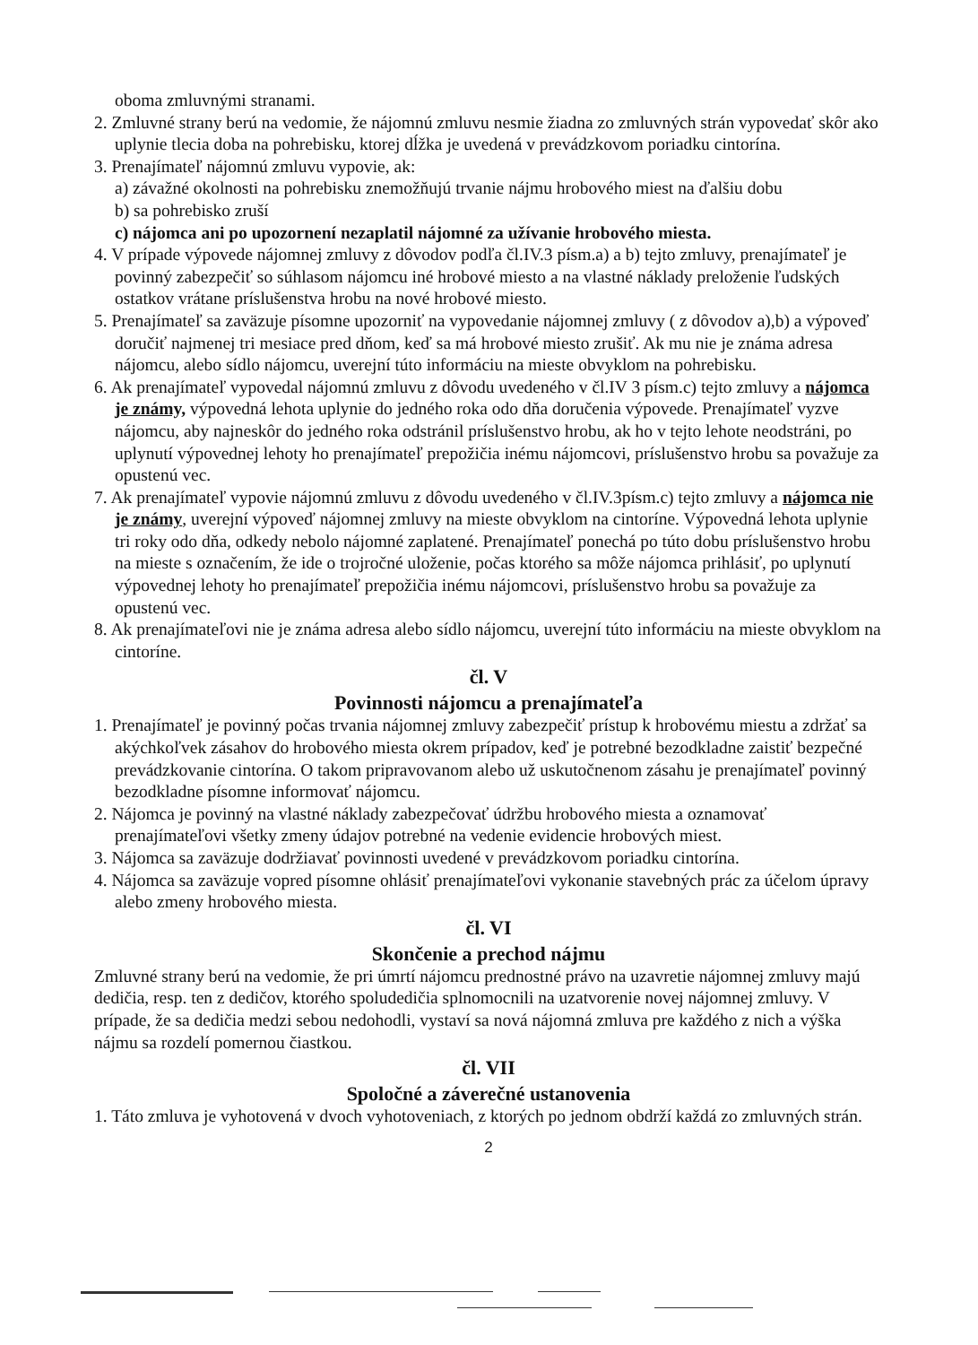oboma zmluvnými stranami.
2. Zmluvné strany berú na vedomie, že nájomnú zmluvu nesmie žiadna zo zmluvných strán vypovedať skôr ako uplynie tlecia doba na pohrebisku, ktorej dĺžka je uvedená v prevádzkovom poriadku cintorína.
3. Prenajímateľ nájomnú zmluvu vypovie, ak:
a) závažné okolnosti na pohrebisku znemožňujú trvanie nájmu hrobového miest na ďalšiu dobu
b) sa pohrebisko zruší
c) nájomca ani po upozornení nezaplatil nájomné za užívanie hrobového miesta.
4. V prípade výpovede nájomnej zmluvy z dôvodov podľa čl.IV.3 písm.a) a b) tejto zmluvy, prenajímateľ je povinný zabezpečiť so súhlasom nájomcu iné hrobové miesto a na vlastné náklady preloženie ľudských ostatkov vrátane príslušenstva hrobu na nové hrobové miesto.
5. Prenajímateľ sa zaväzuje písomne upozorniť na vypovedanie nájomnej zmluvy ( z dôvodov a),b) a výpoveď doručiť najmenej tri mesiace pred dňom, keď sa má hrobové miesto zrušiť. Ak mu nie je známa adresa nájomcu, alebo sídlo nájomcu, uverejní túto informáciu na mieste obvyklom na pohrebisku.
6. Ak prenajímateľ vypovedal nájomnú zmluvu z dôvodu uvedeného v čl.IV 3 písm.c) tejto zmluvy a nájomca je známy, výpovedná lehota uplynie do jedného roka odo dňa doručenia výpovede. Prenajímateľ vyzve nájomcu, aby najneskôr do jedného roka odstránil príslušenstvo hrobu, ak ho v tejto lehote neodstráni, po uplynutí výpovednej lehoty ho prenajímateľ prepožičia inému nájomcovi, príslušenstvo hrobu sa považuje za opustenú vec.
7. Ak prenajímateľ vypovie nájomnú zmluvu z dôvodu uvedeného v čl.IV.3písm.c) tejto zmluvy a nájomca nie je známy, uverejní výpoveď nájomnej zmluvy na mieste obvyklom na cintoríne. Výpovedná lehota uplynie tri roky odo dňa, odkedy nebolo nájomné zaplatené. Prenajímateľ ponechá po túto dobu príslušenstvo hrobu na mieste s označením, že ide o trojročné uloženie, počas ktorého sa môže nájomca prihlásiť, po uplynutí výpovednej lehoty ho prenajímateľ prepožičia inému nájomcovi, príslušenstvo hrobu sa považuje za opustenú vec.
8. Ak prenajímateľovi nie je známa adresa alebo sídlo nájomcu, uverejní túto informáciu na mieste obvyklom na cintoríne.
čl. V
Povinnosti nájomcu a prenajímateľa
1. Prenajímateľ je povinný počas trvania nájomnej zmluvy zabezpečiť prístup k hrobovému miestu a zdržať sa akýchkoľvek zásahov do hrobového miesta okrem prípadov, keď je potrebné bezodkladne zaistiť bezpečné prevádzkovanie cintorína. O takom pripravovanom alebo už uskutočnenom zásahu je prenajímateľ povinný bezodkladne písomne informovať nájomcu.
2. Nájomca je povinný na vlastné náklady zabezpečovať údržbu hrobového miesta a oznamovať prenajímateľovi všetky zmeny údajov potrebné na vedenie evidencie hrobových miest.
3. Nájomca sa zaväzuje dodržiavať povinnosti uvedené v prevádzkovom poriadku cintorína.
4. Nájomca sa zaväzuje vopred písomne ohlásiť prenajímateľovi vykonanie stavebných prác za účelom úpravy alebo zmeny hrobového miesta.
čl. VI
Skončenie a prechod nájmu
Zmluvné strany berú na vedomie, že pri úmrtí nájomcu prednostné právo na uzavretie nájomnej zmluvy majú dedičia, resp. ten z dedičov, ktorého spoludedičia splnomocnili na uzatvorenie novej nájomnej zmluvy. V prípade, že sa dedičia medzi sebou nedohodli, vystaví sa nová nájomná zmluva pre každého z nich a výška nájmu sa rozdelí pomernou čiastkou.
čl. VII
Spoločné a záverečné ustanovenia
1. Táto zmluva je vyhotovená v dvoch vyhotoveniach, z ktorých po jednom obdrží každá zo zmluvných strán.
2